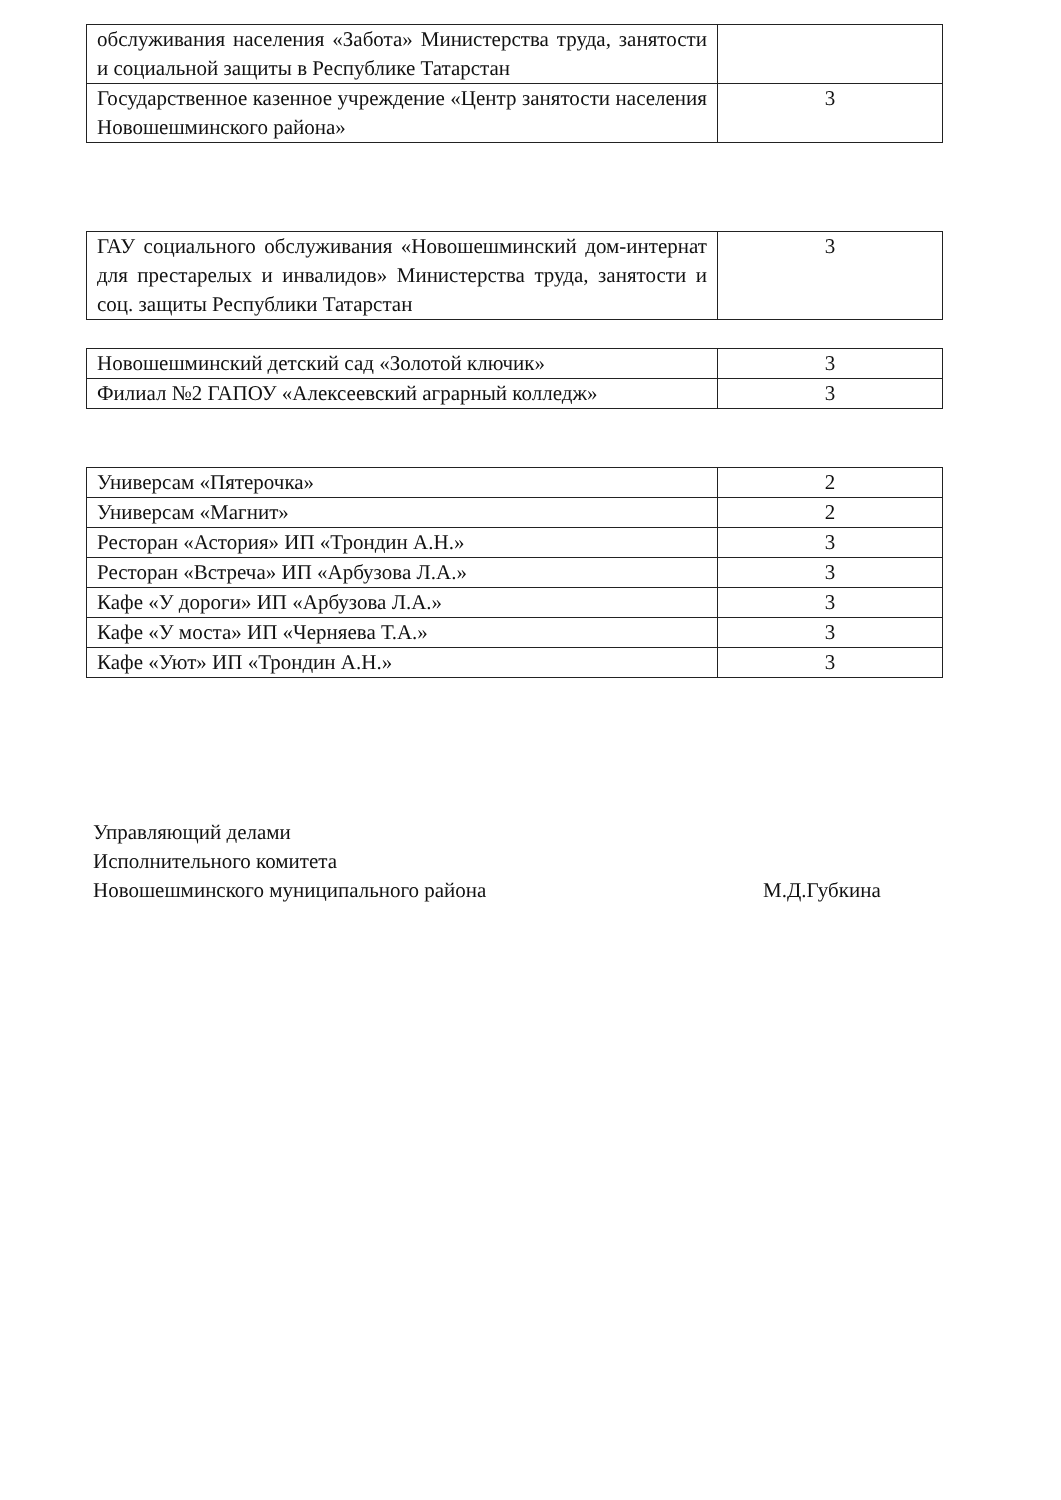| обслуживания населения «Забота» Министерства труда, занятости и социальной защиты в Республике Татарстан | |
| Государственное казенное учреждение «Центр занятости населения Новошешминского района» | 3 |
| ГАУ социального обслуживания «Новошешминский дом-интернат для престарелых и инвалидов» Министерства труда, занятости и соц. защиты Республики Татарстан | 3 |
| Новошешминский детский сад «Золотой ключик» | 3 |
| Филиал №2 ГАПОУ «Алексеевский аграрный колледж» | 3 |
| Универсам «Пятерочка» | 2 |
| Универсам «Магнит» | 2 |
| Ресторан «Астория» ИП «Трондин А.Н.» | 3 |
| Ресторан «Встреча» ИП «Арбузова Л.А.» | 3 |
| Кафе «У дороги» ИП «Арбузова Л.А.» | 3 |
| Кафе «У моста» ИП «Черняева Т.А.» | 3 |
| Кафе «Уют» ИП «Трондин А.Н.» | 3 |
Управляющий делами
Исполнительного комитета
Новошешминского муниципального района
М.Д.Губкина